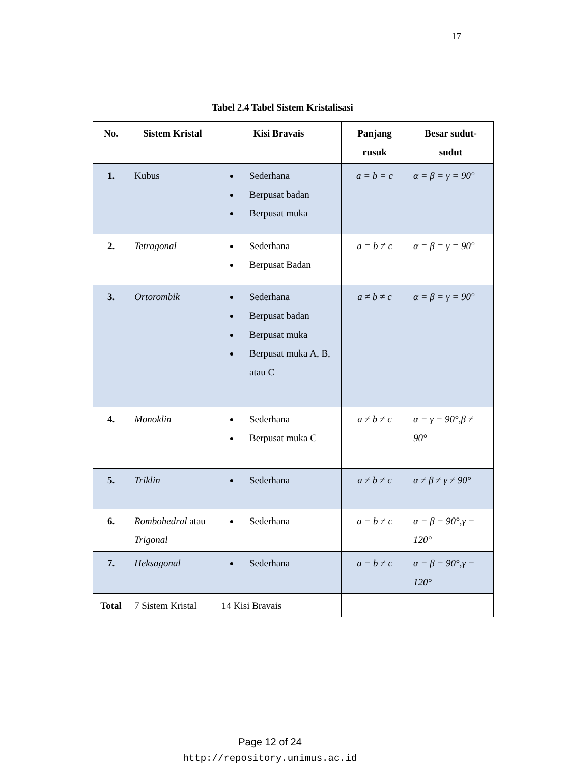17
Tabel 2.4 Tabel Sistem Kristalisasi
| No. | Sistem Kristal | Kisi Bravais | Panjang rusuk | Besar sudut-sudut |
| --- | --- | --- | --- | --- |
| 1. | Kubus | Sederhana Berpusat badan Berpusat muka | a = b = c | α = β = γ = 90° |
| 2. | Tetragonal | Sederhana Berpusat Badan | a = b ≠ c | α = β = γ = 90° |
| 3. | Ortorombik | Sederhana Berpusat badan Berpusat muka Berpusat muka A, B, atau C | a ≠ b ≠ c | α = β = γ = 90° |
| 4. | Monoklin | Sederhana Berpusat muka C | a ≠ b ≠ c | α = γ = 90°,β ≠ 90° |
| 5. | Triklin | Sederhana | a ≠ b ≠ c | α ≠ β ≠ γ ≠ 90° |
| 6. | Rombohedral atau Trigonal | Sederhana | a = b ≠ c | α = β = 90°,γ = 120° |
| 7. | Heksagonal | Sederhana | a = b ≠ c | α = β = 90°,γ = 120° |
| Total | 7 Sistem Kristal | 14 Kisi Bravais | | |
Page 12 of 24
http://repository.unimus.ac.id